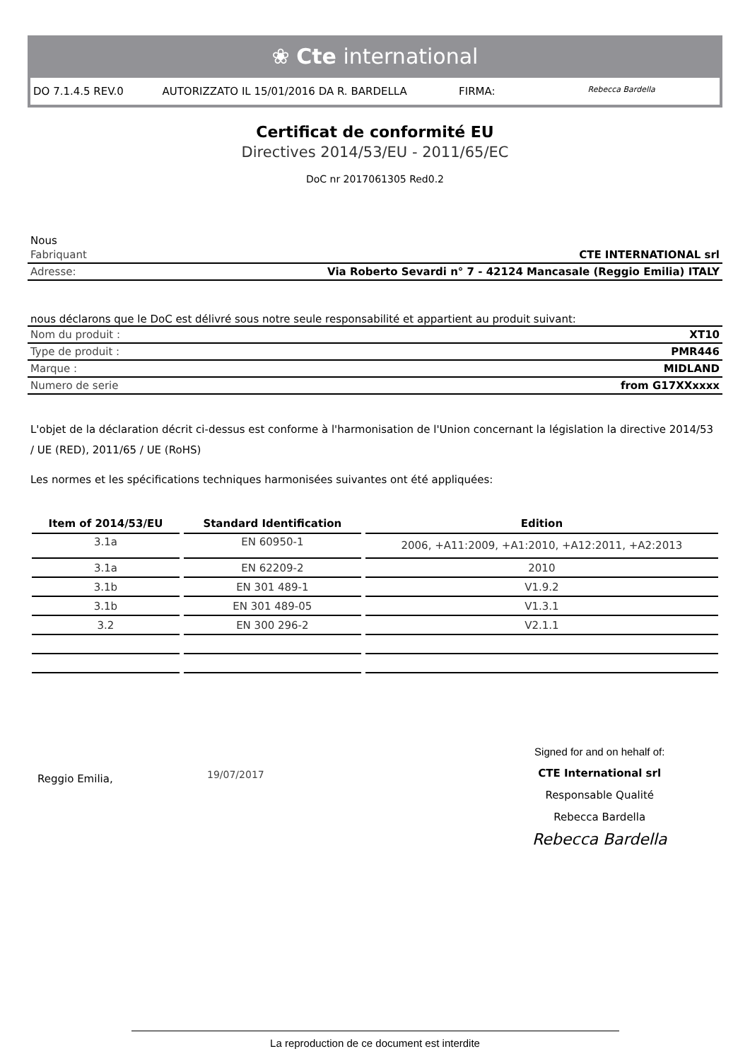❀ Cte international
DO 7.1.4.5 REV.0 AUTORIZZATO IL 15/01/2016 DA R. BARDELLA
FIRMA:
Rebecca Bardella
Certificat de conformité EU
Directives 2014/53/EU - 2011/65/EC
DoC nr 2017061305 Red0.2
Nous
| Fabriquant | CTE INTERNATIONAL srl |
| Adresse: | Via Roberto Sevardi n° 7 - 42124 Mancasale (Reggio Emilia) ITALY |
nous déclarons que le DoC est délivré sous notre seule responsabilité et appartient au produit suivant:
| Nom du produit : | XT10 |
| Type de produit : | PMR446 |
| Marque : | MIDLAND |
| Numero de serie | from G17XXxxxx |
L'objet de la déclaration décrit ci-dessus est conforme à l'harmonisation de l'Union concernant la législation la directive 2014/53 / UE (RED), 2011/65 / UE (RoHS)
Les normes et les spécifications techniques harmonisées suivantes ont été appliquées:
| Item of 2014/53/EU | Standard Identification | Edition |
| --- | --- | --- |
| 3.1a | EN 60950-1 | 2006, +A11:2009, +A1:2010, +A12:2011, +A2:2013 |
| 3.1a | EN 62209-2 | 2010 |
| 3.1b | EN 301 489-1 | V1.9.2 |
| 3.1b | EN 301 489-05 | V1.3.1 |
| 3.2 | EN 300 296-2 | V2.1.1 |
Reggio Emilia,
19/07/2017
Signed for and on hehalf of:
CTE International srl
Responsable Qualité
Rebecca Bardella
Rebecca Bardella
La reproduction de ce document est interdite